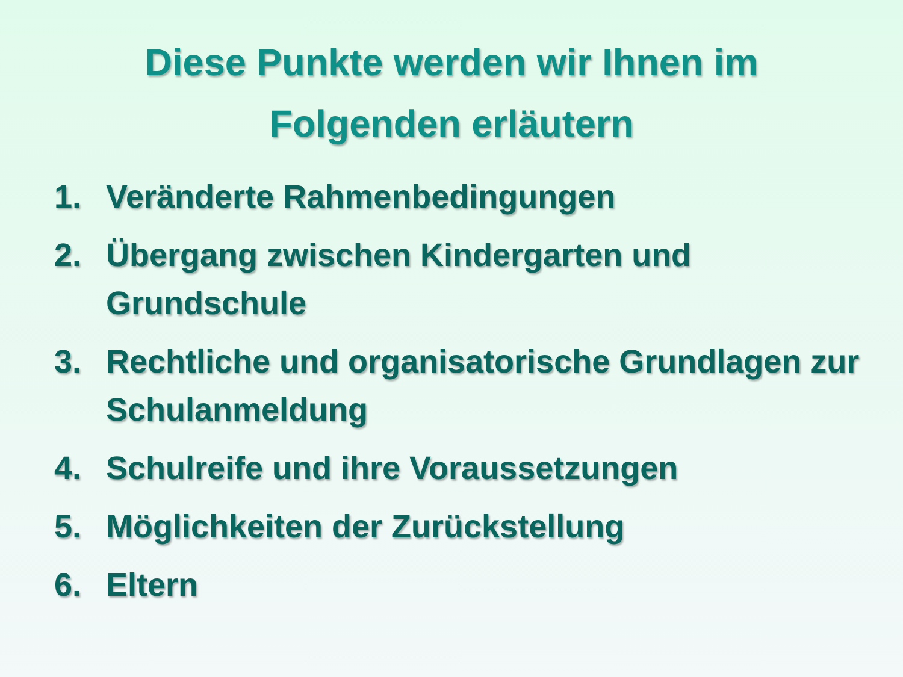Diese Punkte werden wir Ihnen im
Folgenden erläutern
1. Veränderte Rahmenbedingungen
2. Übergang zwischen Kindergarten und Grundschule
3. Rechtliche und organisatorische Grundlagen zur Schulanmeldung
4. Schulreife und ihre Voraussetzungen
5. Möglichkeiten der Zurückstellung
6. Eltern